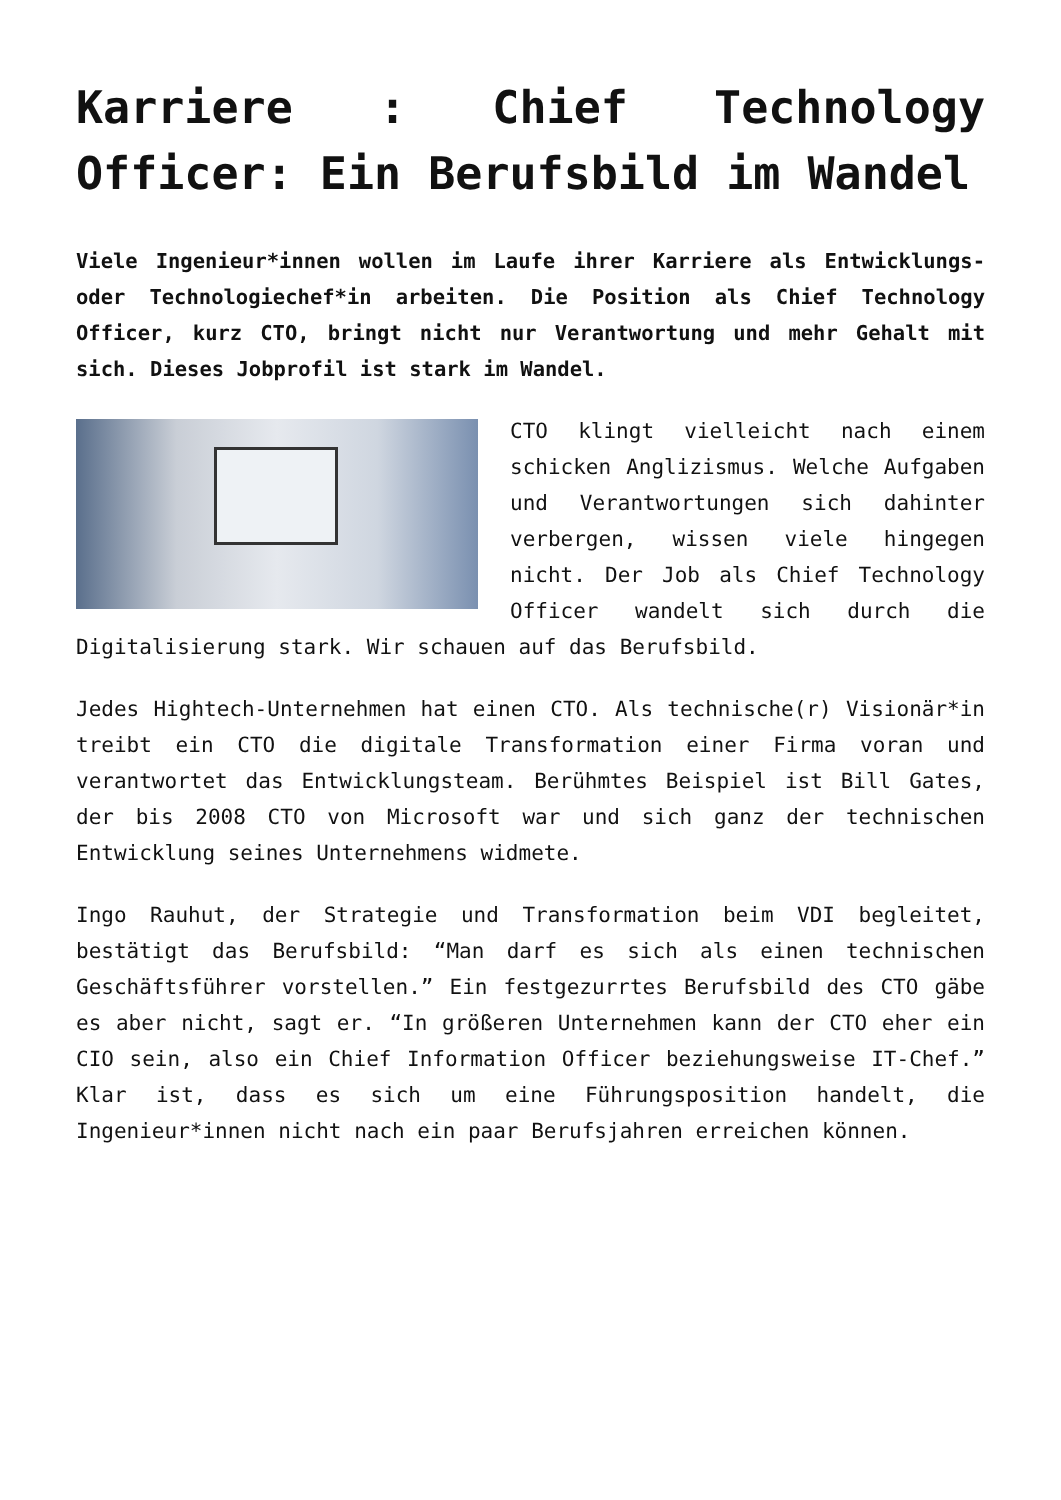Karriere : Chief Technology Officer: Ein Berufsbild im Wandel
Viele Ingenieur*innen wollen im Laufe ihrer Karriere als Entwicklungs- oder Technologiechef*in arbeiten. Die Position als Chief Technology Officer, kurz CTO, bringt nicht nur Verantwortung und mehr Gehalt mit sich. Dieses Jobprofil ist stark im Wandel.
CTO klingt vielleicht nach einem schicken Anglizismus. Welche Aufgaben und Verantwortungen sich dahinter verbergen, wissen viele hingegen nicht. Der Job als Chief Technology Officer wandelt sich durch die Digitalisierung stark. Wir schauen auf das Berufsbild.
Jedes Hightech-Unternehmen hat einen CTO. Als technische(r) Visionär*in treibt ein CTO die digitale Transformation einer Firma voran und verantwortet das Entwicklungsteam. Berühmtes Beispiel ist Bill Gates, der bis 2008 CTO von Microsoft war und sich ganz der technischen Entwicklung seines Unternehmens widmete.
Ingo Rauhut, der Strategie und Transformation beim VDI begleitet, bestätigt das Berufsbild: “Man darf es sich als einen technischen Geschäftsführer vorstellen.” Ein festgezurrtes Berufsbild des CTO gäbe es aber nicht, sagt er. “In größeren Unternehmen kann der CTO eher ein CIO sein, also ein Chief Information Officer beziehungsweise IT-Chef.” Klar ist, dass es sich um eine Führungsposition handelt, die Ingenieur*innen nicht nach ein paar Berufsjahren erreichen können.